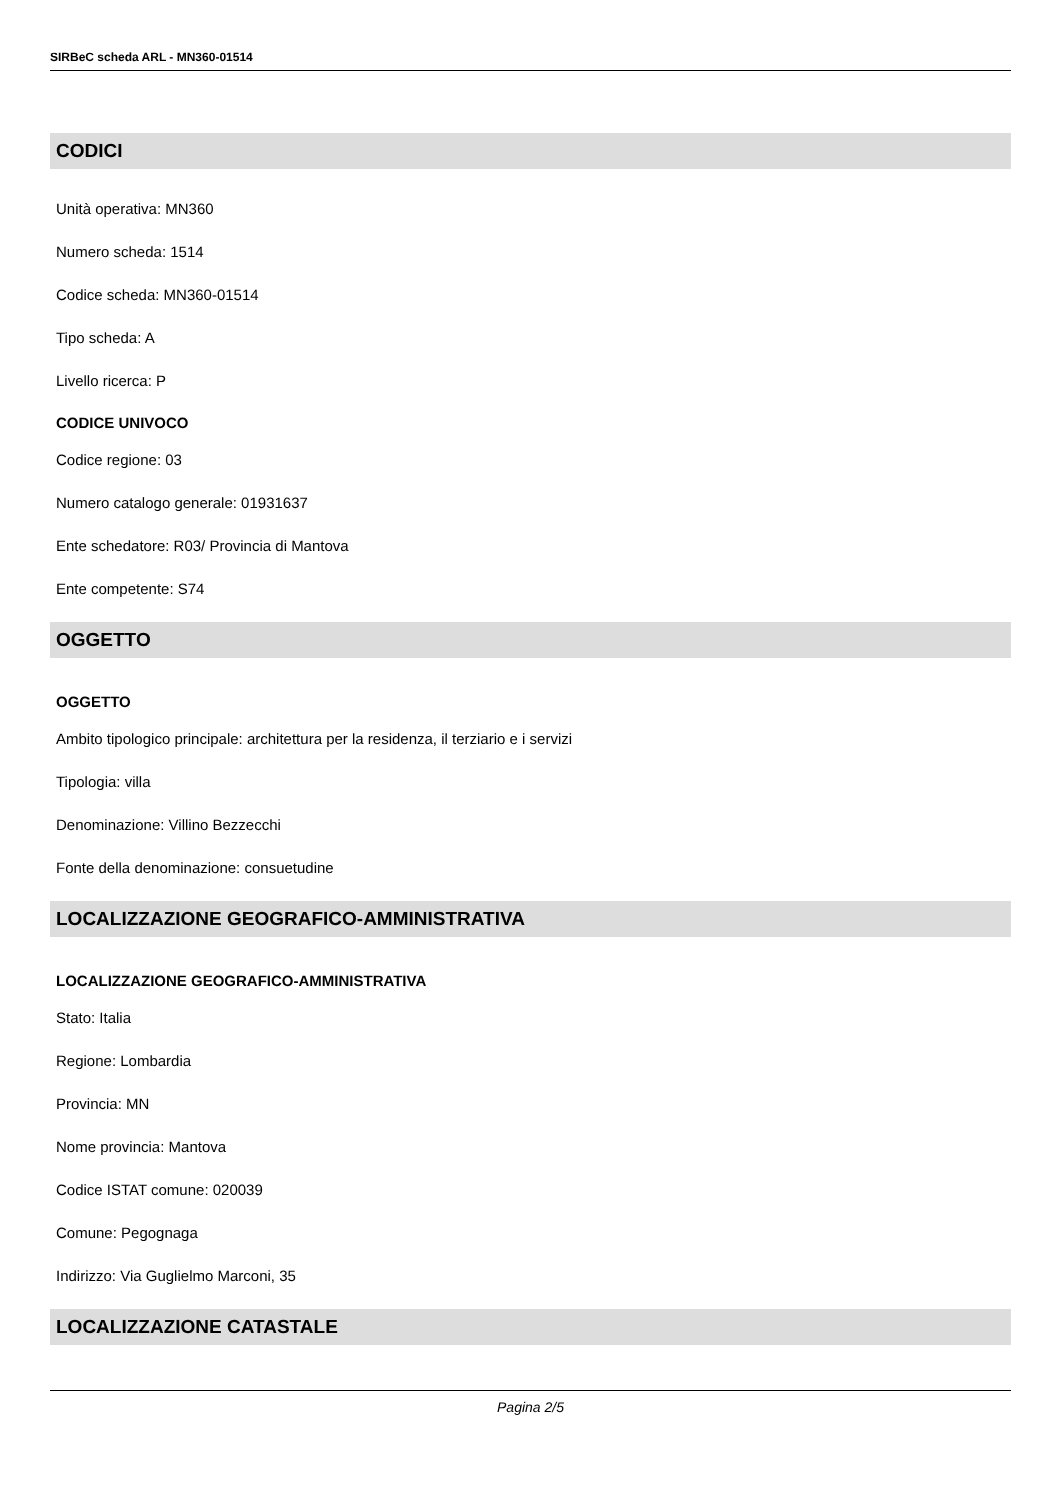SIRBeC scheda ARL - MN360-01514
CODICI
Unità operativa: MN360
Numero scheda: 1514
Codice scheda: MN360-01514
Tipo scheda: A
Livello ricerca: P
CODICE UNIVOCO
Codice regione: 03
Numero catalogo generale: 01931637
Ente schedatore: R03/ Provincia di Mantova
Ente competente: S74
OGGETTO
OGGETTO
Ambito tipologico principale: architettura per la residenza, il terziario e i servizi
Tipologia: villa
Denominazione: Villino Bezzecchi
Fonte della denominazione: consuetudine
LOCALIZZAZIONE GEOGRAFICO-AMMINISTRATIVA
LOCALIZZAZIONE GEOGRAFICO-AMMINISTRATIVA
Stato: Italia
Regione: Lombardia
Provincia: MN
Nome provincia: Mantova
Codice ISTAT comune: 020039
Comune: Pegognaga
Indirizzo: Via Guglielmo Marconi, 35
LOCALIZZAZIONE CATASTALE
Pagina 2/5